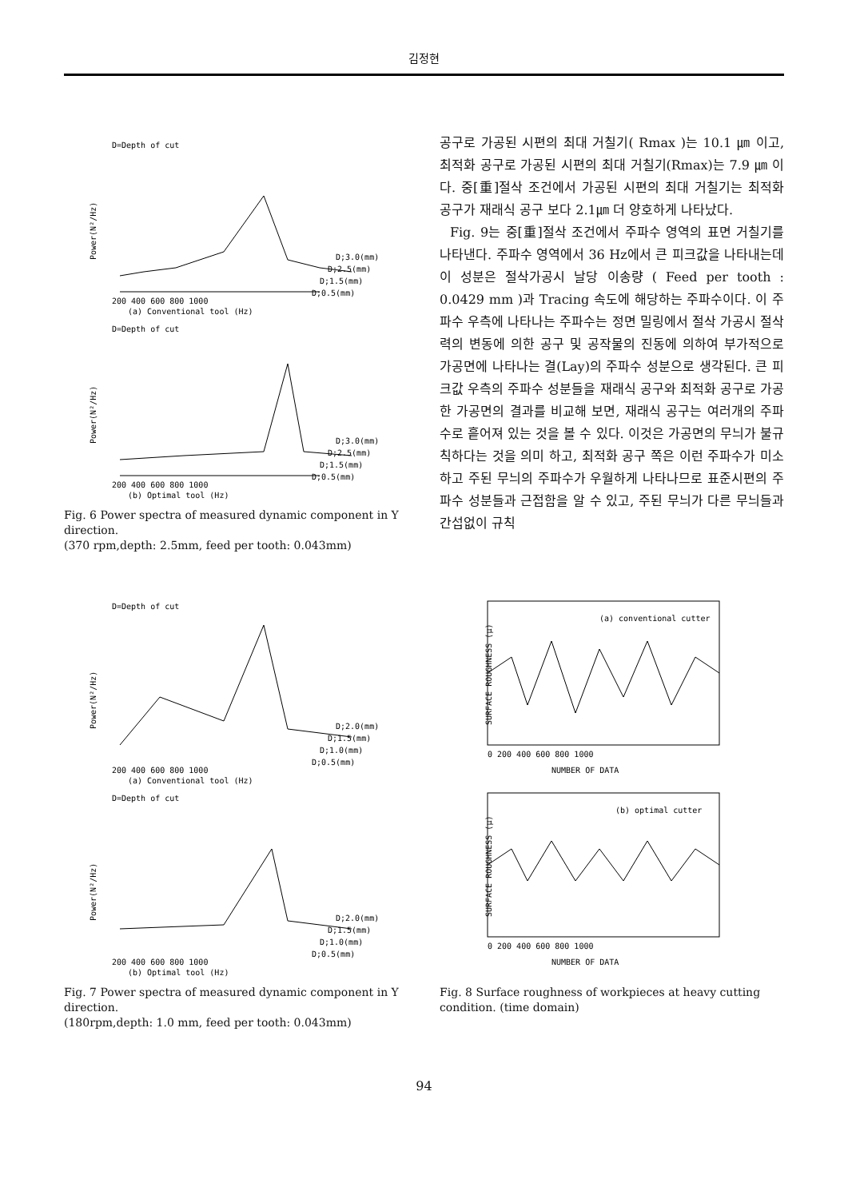김정현
D=Depth of cut
Power(N²/Hz)
D;3.0(mm)
D;2.5(mm)
D;1.5(mm)
D;0.5(mm)
200 400 600 800 1000
(a) Conventional tool (Hz)
D=Depth of cut
Power(N²/Hz)
D;3.0(mm)
D;2.5(mm)
D;1.5(mm)
D;0.5(mm)
200 400 600 800 1000
(b) Optimal tool (Hz)
Fig. 6 Power spectra of measured dynamic component in Y direction.
(370 rpm,depth: 2.5mm, feed per tooth: 0.043mm)
공구로 가공된 시편의 최대 거칠기( Rmax )는 10.1 ㎛ 이고, 최적화 공구로 가공된 시편의 최대 거칠기(Rmax)는 7.9 ㎛ 이다. 중[重]절삭 조건에서 가공된 시편의 최대 거칠기는 최적화 공구가 재래식 공구 보다 2.1㎛ 더 양호하게 나타났다.
Fig. 9는 중[重]절삭 조건에서 주파수 영역의 표면 거칠기를 나타낸다. 주파수 영역에서 36 Hz에서 큰 피크값을 나타내는데 이 성분은 절삭가공시 날당 이송량 ( Feed per tooth : 0.0429 mm )과 Tracing 속도에 해당하는 주파수이다. 이 주파수 우측에 나타나는 주파수는 정면 밀링에서 절삭 가공시 절삭력의 변동에 의한 공구 및 공작물의 진동에 의하여 부가적으로 가공면에 나타나는 결(Lay)의 주파수 성분으로 생각된다. 큰 피크값 우측의 주파수 성분들을 재래식 공구와 최적화 공구로 가공한 가공면의 결과를 비교해 보면, 재래식 공구는 여러개의 주파수로 흩어져 있는 것을 볼 수 있다. 이것은 가공면의 무늬가 불규칙하다는 것을 의미 하고, 최적화 공구 쪽은 이런 주파수가 미소 하고 주된 무늬의 주파수가 우월하게 나타나므로 표준시편의 주파수 성분들과 근접함을 알 수 있고, 주된 무늬가 다른 무늬들과 간섭없이 규칙
D=Depth of cut
Power(N²/Hz)
D;2.0(mm)
D;1.5(mm)
D;1.0(mm)
D;0.5(mm)
200 400 600 800 1000
(a) Conventional tool (Hz)
D=Depth of cut
Power(N²/Hz)
D;2.0(mm)
D;1.5(mm)
D;1.0(mm)
D;0.5(mm)
200 400 600 800 1000
(b) Optimal tool (Hz)
Fig. 7 Power spectra of measured dynamic component in Y direction.
(180rpm,depth: 1.0 mm, feed per tooth: 0.043mm)
SURFACE ROUGHNESS (μ)
(a) conventional cutter
0 200 400 600 800 1000
NUMBER OF DATA
SURFACE ROUGHNESS (μ)
(b) optimal cutter
0 200 400 600 800 1000
NUMBER OF DATA
Fig. 8 Surface roughness of workpieces at heavy cutting condition. (time domain)
94